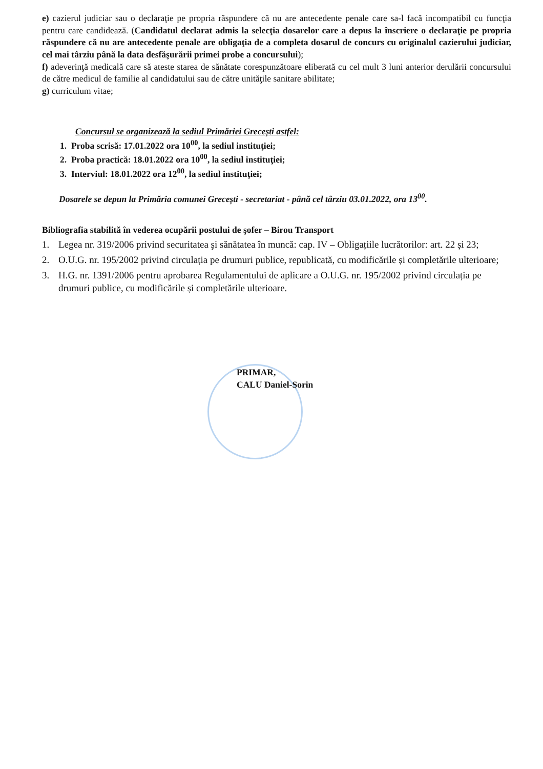e) cazierul judiciar sau o declaraţie pe propria răspundere că nu are antecedente penale care sa-l facă incompatibil cu funcţia pentru care candidează. (Candidatul declarat admis la selecţia dosarelor care a depus la înscriere o declaraţie pe propria răspundere că nu are antecedente penale are obligaţia de a completa dosarul de concurs cu originalul cazierului judiciar, cel mai târziu până la data desfăşurării primei probe a concursului);
f) adeverinţă medicală care să ateste starea de sănătate corespunzătoare eliberată cu cel mult 3 luni anterior derulării concursului de către medicul de familie al candidatului sau de către unităţile sanitare abilitate;
g) curriculum vitae;
Concursul se organizează la sediul Primăriei Grecești astfel:
1. Proba scrisă: 17.01.2022 ora 10<sup>00</sup>, la sediul instituţiei;
2. Proba practică: 18.01.2022 ora 10<sup>00</sup>, la sediul instituţiei;
3. Interviul: 18.01.2022 ora 12<sup>00</sup>, la sediul instituţiei;
Dosarele se depun la Primăria comunei Grecești - secretariat - până cel târziu 03.01.2022, ora 13<sup>00</sup>.
Bibliografia stabilită în vederea ocupării postului de şofer – Birou Transport
1. Legea nr. 319/2006 privind securitatea şi sănătatea în muncă: cap. IV – Obligațiile lucrătorilor: art. 22 și 23;
2. O.U.G. nr. 195/2002 privind circulația pe drumuri publice, republicată, cu modificările și completările ulterioare;
3. H.G. nr. 1391/2006 pentru aprobarea Regulamentului de aplicare a O.U.G. nr. 195/2002 privind circulația pe drumuri publice, cu modificările și completările ulterioare.
PRIMAR,
CALU Daniel-Sorin